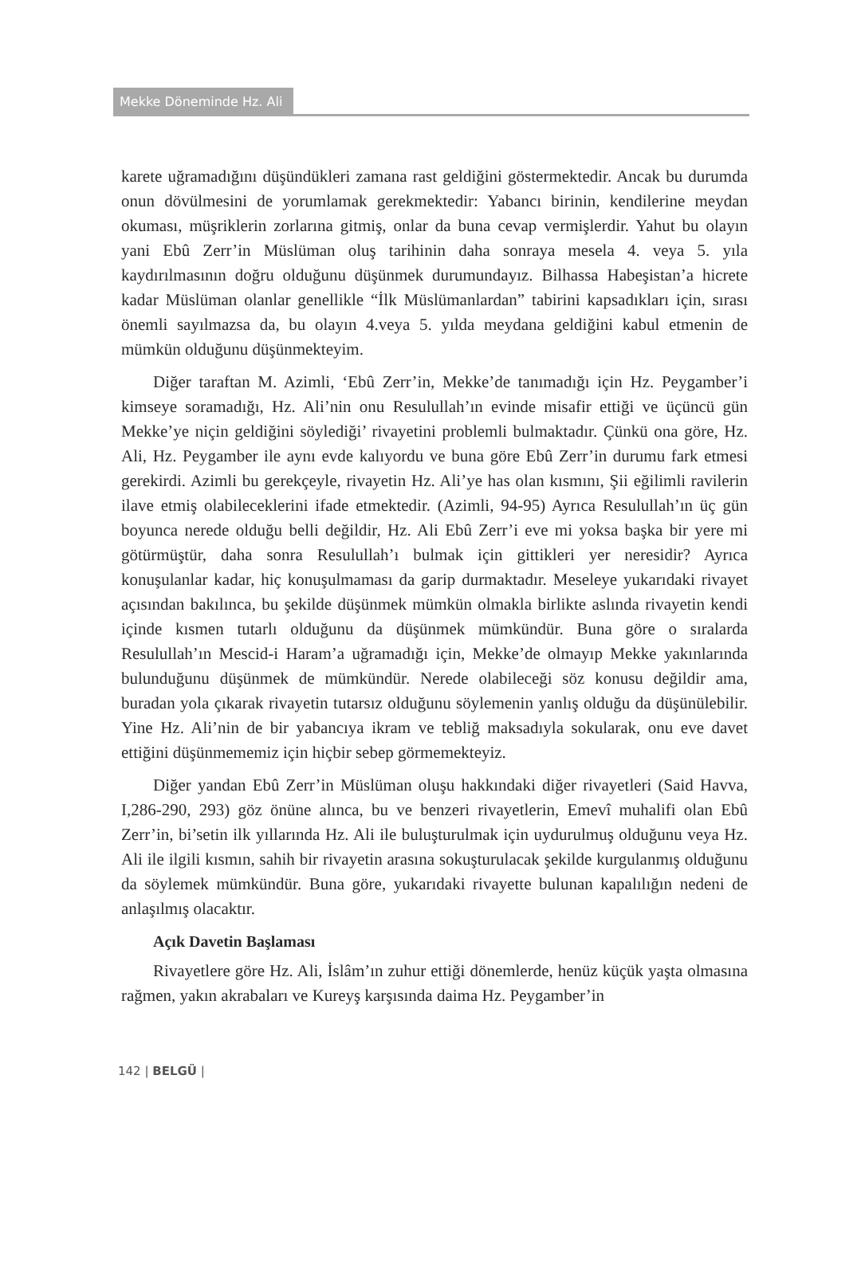Mekke Döneminde Hz. Ali
karete uğramadığını düşündükleri zamana rast geldiğini göstermektedir. Ancak bu durumda onun dövülmesini de yorumlamak gerekmektedir: Yabancı birinin, kendilerine meydan okuması, müşriklerin zorlarına gitmiş, onlar da buna cevap vermişlerdir. Yahut bu olayın yani Ebû Zerr’in Müslüman oluş tarihinin daha sonraya mesela 4. veya 5. yıla kaydırılmasının doğru olduğunu düşünmek durumundayız. Bilhassa Habeşistan’a hicrete kadar Müslüman olanlar genellikle “İlk Müslümanlardan” tabirini kapsadıkları için, sırası önemli sayılmazsa da, bu olayın 4.veya 5. yılda meydana geldiğini kabul etmenin de mümkün olduğunu düşünmekteyim.
Diğer taraftan M. Azimli, ‘Ebû Zerr’in, Mekke’de tanımadığı için Hz. Peygamber’i kimseye soramadığı, Hz. Ali’nin onu Resulullah’ın evinde misafir ettiği ve üçüncü gün Mekke’ye niçin geldiğini söylediği’ rivayetini problemli bulmaktadır. Çünkü ona göre, Hz. Ali, Hz. Peygamber ile aynı evde kalıyordu ve buna göre Ebû Zerr’in durumu fark etmesi gerekirdi. Azimli bu gerekçeyle, rivayetin Hz. Ali’ye has olan kısmını, Şii eğilimli ravilerin ilave etmiş olabileceklerini ifade etmektedir. (Azimli, 94-95) Ayrıca Resulullah’ın üç gün boyunca nerede olduğu belli değildir, Hz. Ali Ebû Zerr’i eve mi yoksa başka bir yere mi götürmüştür, daha sonra Resulullah’ı bulmak için gittikleri yer neresidir? Ayrıca konuşulanlar kadar, hiç konuşulmaması da garip durmaktadır. Meseleye yukarıdaki rivayet açısından bakılınca, bu şekilde düşünmek mümkün olmakla birlikte aslında rivayetin kendi içinde kısmen tutarlı olduğunu da düşünmek mümkündür. Buna göre o sıralarda Resulullah’ın Mescid-i Haram’a uğramadığı için, Mekke’de olmayıp Mekke yakınlarında bulunduğunu düşünmek de mümkündür. Nerede olabileceği söz konusu değildir ama, buradan yola çıkarak rivayetin tutarsız olduğunu söylemenin yanlış olduğu da düşünülebilir. Yine Hz. Ali’nin de bir yabancıya ikram ve tebliğ maksadıyla sokularak, onu eve davet ettiğini düşünmememiz için hiçbir sebep görmemekteyiz.
Diğer yandan Ebû Zerr’in Müslüman oluşu hakkındaki diğer rivayetleri (Said Havva, I,286-290, 293) göz önüne alınca, bu ve benzeri rivayetlerin, Emevî muhalifi olan Ebû Zerr’in, bi’setin ilk yıllarında Hz. Ali ile buluşturulmak için uydurulmuş olduğunu veya Hz. Ali ile ilgili kısmın, sahih bir rivayetin arasına sokuşturulacak şekilde kurgulanmış olduğunu da söylemek mümkündür. Buna göre, yukarıdaki rivayette bulunan kapalılığın nedeni de anlaşılmış olacaktır.
Açık Davetin Başlaması
Rivayetlere göre Hz. Ali, İslâm’ın zuhur ettiği dönemlerde, henüz küçük yaşta olmasına rağmen, yakın akrabaları ve Kureyş karşısında daima Hz. Peygamber’in
142 | BELGÜ |